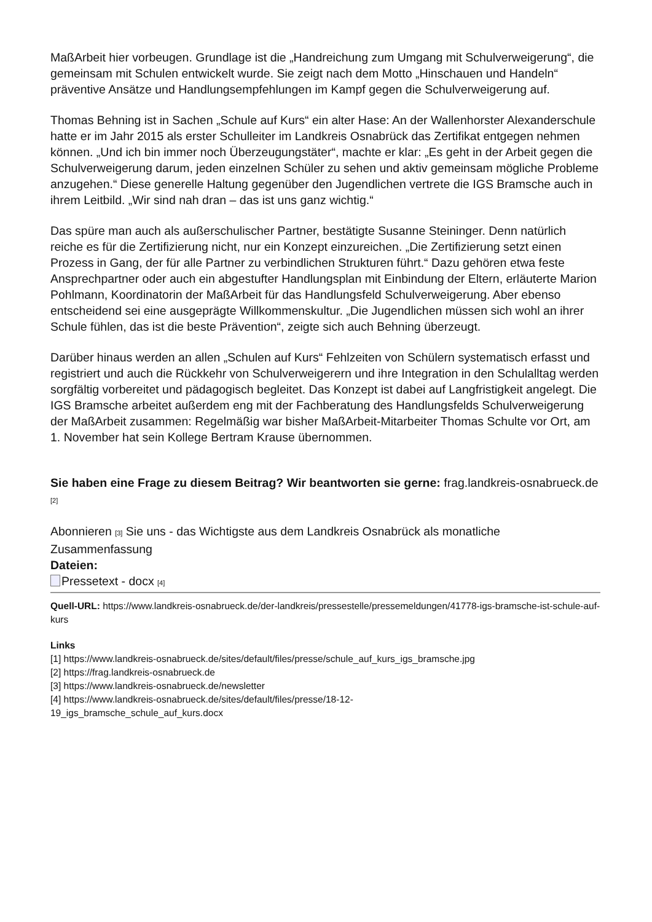MaßArbeit hier vorbeugen. Grundlage ist die „Handreichung zum Umgang mit Schulverweigerung“, die gemeinsam mit Schulen entwickelt wurde. Sie zeigt nach dem Motto „Hinschauen und Handeln“ präventive Ansätze und Handlungsempfehlungen im Kampf gegen die Schulverweigerung auf.
Thomas Behning ist in Sachen „Schule auf Kurs“ ein alter Hase: An der Wallenhorster Alexanderschule hatte er im Jahr 2015 als erster Schulleiter im Landkreis Osnabrück das Zertifikat entgegen nehmen können. „Und ich bin immer noch Überzeugungstäter“, machte er klar: „Es geht in der Arbeit gegen die Schulverweigerung darum, jeden einzelnen Schüler zu sehen und aktiv gemeinsam mögliche Probleme anzugehen.“ Diese generelle Haltung gegenüber den Jugendlichen vertrete die IGS Bramsche auch in ihrem Leitbild. „Wir sind nah dran – das ist uns ganz wichtig.“
Das spüre man auch als außerschulischer Partner, bestätigte Susanne Steininger. Denn natürlich reiche es für die Zertifizierung nicht, nur ein Konzept einzureichen. „Die Zertifizierung setzt einen Prozess in Gang, der für alle Partner zu verbindlichen Strukturen führt.“ Dazu gehören etwa feste Ansprechpartner oder auch ein abgestufter Handlungsplan mit Einbindung der Eltern, erläuterte Marion Pohlmann, Koordinatorin der MaßArbeit für das Handlungsfeld Schulverweigerung. Aber ebenso entscheidend sei eine ausgeprägte Willkommenskultur. „Die Jugendlichen müssen sich wohl an ihrer Schule fühlen, das ist die beste Prävention“, zeigte sich auch Behning überzeugt.
Darüber hinaus werden an allen „Schulen auf Kurs“ Fehlzeiten von Schülern systematisch erfasst und registriert und auch die Rückkehr von Schulverweigerern und ihre Integration in den Schulalltag werden sorgfältig vorbereitet und pädagogisch begleitet. Das Konzept ist dabei auf Langfristigkeit angelegt. Die IGS Bramsche arbeitet außerdem eng mit der Fachberatung des Handlungsfelds Schulverweigerung der MaßArbeit zusammen: Regelmäßig war bisher MaßArbeit-Mitarbeiter Thomas Schulte vor Ort, am 1. November hat sein Kollege Bertram Krause übernommen.
Sie haben eine Frage zu diesem Beitrag? Wir beantworten sie gerne: frag.landkreis-osnabrueck.de [2]
Abonnieren [3] Sie uns - das Wichtigste aus dem Landkreis Osnabrück als monatliche Zusammenfassung
Dateien:
Pressetext - docx [4]
Quell-URL: https://www.landkreis-osnabrueck.de/der-landkreis/pressestelle/pressemeldungen/41778-igs-bramsche-ist-schule-auf-kurs
Links
[1] https://www.landkreis-osnabrueck.de/sites/default/files/presse/schule_auf_kurs_igs_bramsche.jpg
[2] https://frag.landkreis-osnabrueck.de
[3] https://www.landkreis-osnabrueck.de/newsletter
[4] https://www.landkreis-osnabrueck.de/sites/default/files/presse/18-12-
19_igs_bramsche_schule_auf_kurs.docx